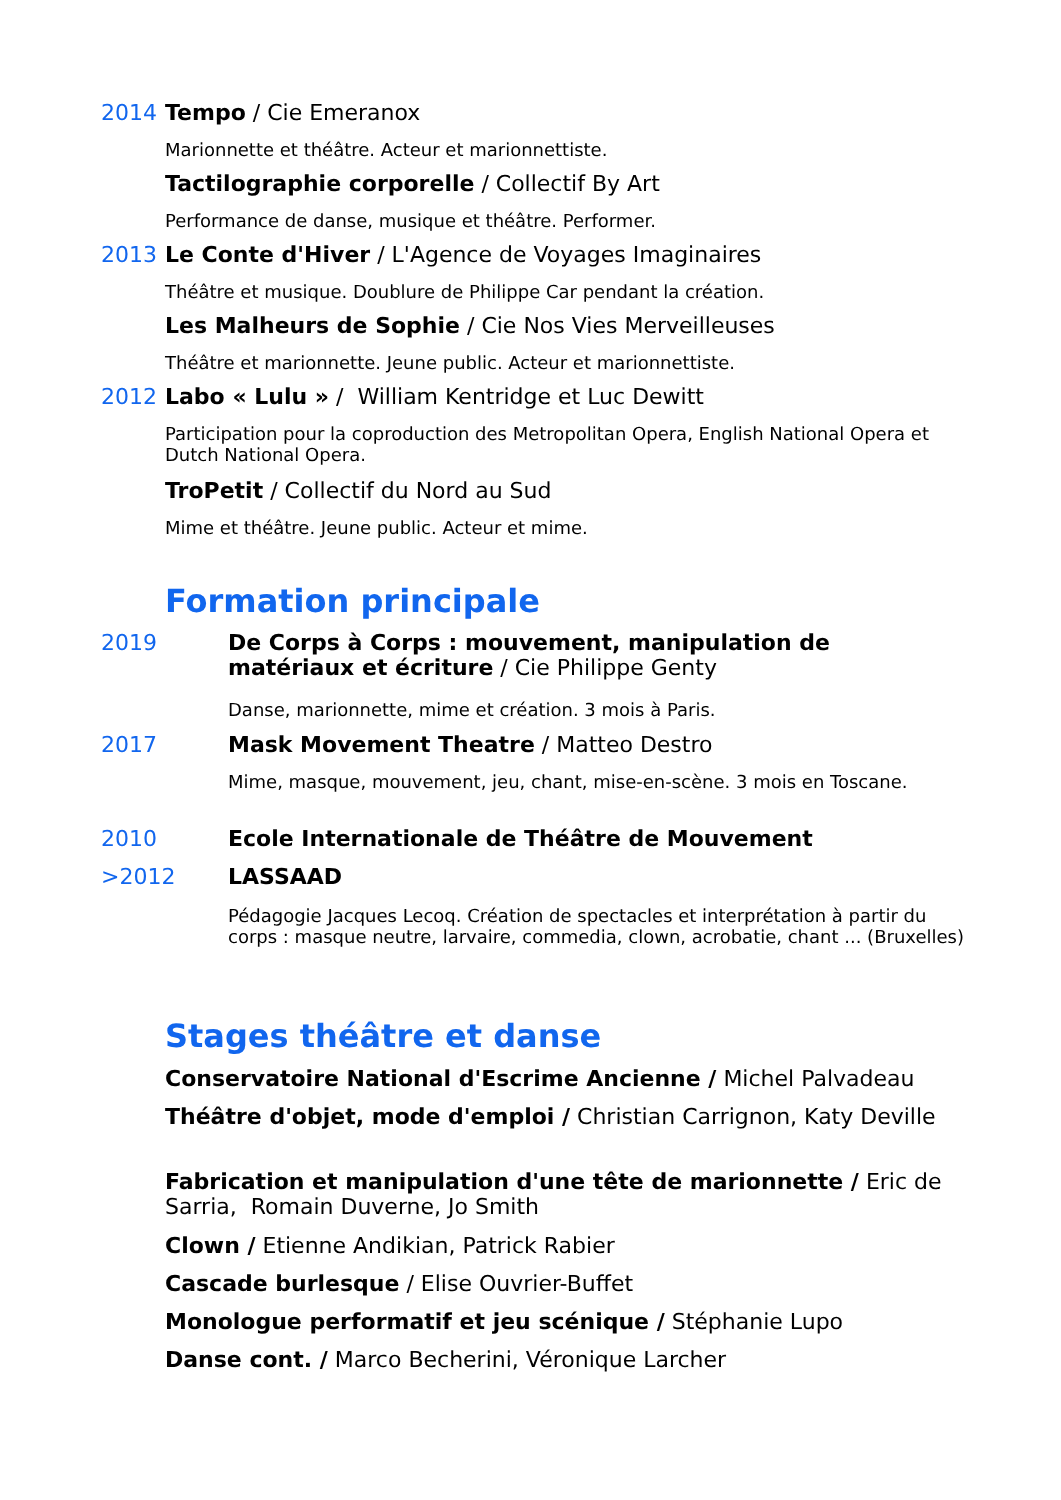2014 Tempo / Cie Emeranox
Marionnette et théâtre. Acteur et marionnettiste.
Tactilographie corporelle / Collectif By Art
Performance de danse, musique et théâtre. Performer.
2013 Le Conte d'Hiver / L'Agence de Voyages Imaginaires
Théâtre et musique. Doublure de Philippe Car pendant la création.
Les Malheurs de Sophie / Cie Nos Vies Merveilleuses
Théâtre et marionnette. Jeune public. Acteur et marionnettiste.
2012 Labo « Lulu » / William Kentridge et Luc Dewitt
Participation pour la coproduction des Metropolitan Opera, English National Opera et Dutch National Opera.
TroPetit / Collectif du Nord au Sud
Mime et théâtre. Jeune public. Acteur et mime.
Formation principale
2019 De Corps à Corps : mouvement, manipulation de matériaux et écriture / Cie Philippe Genty
Danse, marionnette, mime et création. 3 mois à Paris.
2017 Mask Movement Theatre / Matteo Destro
Mime, masque, mouvement, jeu, chant, mise-en-scène. 3 mois en Toscane.
2010 Ecole Internationale de Théâtre de Mouvement
>2012 LASSAAD
Pédagogie Jacques Lecoq. Création de spectacles et interprétation à partir du corps : masque neutre, larvaire, commedia, clown, acrobatie, chant ... (Bruxelles)
Stages théâtre et danse
Conservatoire National d'Escrime Ancienne / Michel Palvadeau
Théâtre d'objet, mode d'emploi / Christian Carrignon, Katy Deville
Fabrication et manipulation d'une tête de marionnette / Eric de Sarria, Romain Duverne, Jo Smith
Clown / Etienne Andikian, Patrick Rabier
Cascade burlesque / Elise Ouvrier-Buffet
Monologue performatif et jeu scénique / Stéphanie Lupo
Danse cont. / Marco Becherini, Véronique Larcher